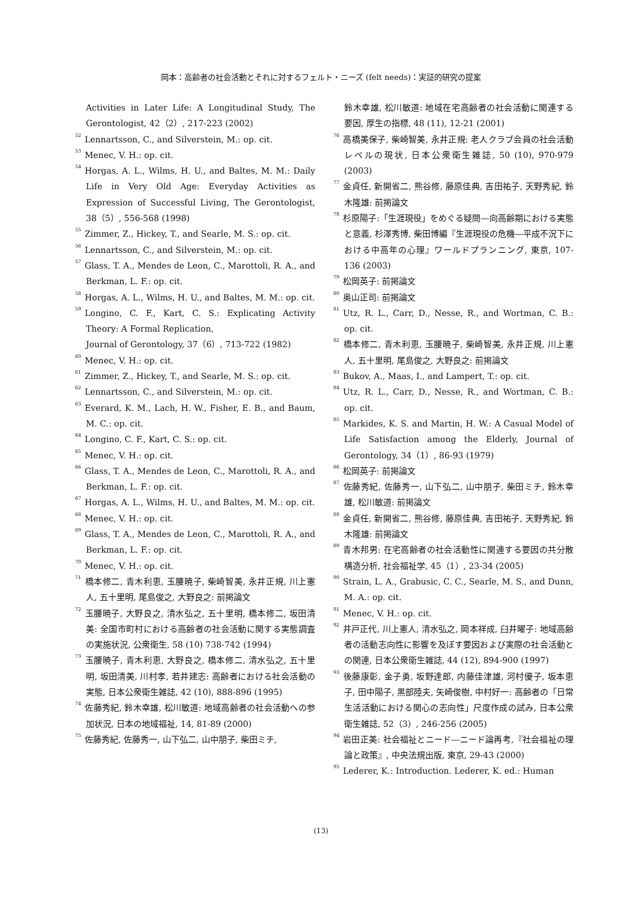岡本：高齢者の社会活動とそれに対するフェルト・ニーズ (felt needs)：実証的研究の提案
Activities in Later Life: A Longitudinal Study, The Gerontologist, 42（2）, 217-223 (2002)
<sup>52</sup> Lennartsson, C., and Silverstein, M.: op. cit.
<sup>53</sup> Menec, V. H.: op. cit.
<sup>54</sup> Horgas, A. L., Wilms, H. U., and Baltes, M. M.: Daily Life in Very Old Age: Everyday Activities as Expression of Successful Living, The Gerontologist, 38（5）, 556-568 (1998)
<sup>55</sup> Zimmer, Z., Hickey, T., and Searle, M. S.: op. cit.
<sup>56</sup> Lennartsson, C., and Silverstein, M.: op. cit.
<sup>57</sup> Glass, T. A., Mendes de Leon, C., Marottoli, R. A., and Berkman, L. F.: op. cit.
<sup>58</sup> Horgas, A. L., Wilms, H. U., and Baltes, M. M.: op. cit.
<sup>59</sup> Longino, C. F., Kart, C. S.: Explicating Activity Theory: A Formal Replication,
Journal of Gerontology, 37（6）, 713-722 (1982)
<sup>60</sup> Menec, V. H.: op. cit.
<sup>61</sup> Zimmer, Z., Hickey, T., and Searle, M. S.: op. cit.
<sup>62</sup> Lennartsson, C., and Silverstein, M.: op. cit.
<sup>63</sup> Everard, K. M., Lach, H. W., Fisher, E. B., and Baum, M. C.: op. cit.
<sup>64</sup> Longino, C. F., Kart, C. S.: op. cit.
<sup>65</sup> Menec, V. H.: op. cit.
<sup>66</sup> Glass, T. A., Mendes de Leon, C., Marottoli, R. A., and Berkman, L. F.: op. cit.
<sup>67</sup> Horgas, A. L., Wilms, H. U., and Baltes, M. M.: op. cit.
<sup>68</sup> Menec, V. H.: op. cit.
<sup>69</sup> Glass, T. A., Mendes de Leon, C., Marottoli, R. A., and Berkman, L. F.: op. cit.
<sup>70</sup> Menec, V. H.: op. cit.
<sup>71</sup> 橋本修二, 青木利恵, 玉腰暁子, 柴崎智美, 永井正規, 川上憲人, 五十里明, 尾島俊之, 大野良之: 前掲論文
<sup>72</sup> 玉腰暁子, 大野良之, 清水弘之, 五十里明, 橋本修二, 坂田清美: 全国市町村における高齢者の社会活動に関する実態調査の実施状況, 公衆衛生, 58 (10) 738-742 (1994)
<sup>73</sup> 玉腰暁子, 青木利恵, 大野良之, 橋本修二, 清水弘之, 五十里明, 坂田清美, 川村孝, 若井建志: 高齢者における社会活動の実態, 日本公衆衛生雑誌, 42 (10), 888-896 (1995)
<sup>74</sup> 佐藤秀紀, 鈴木幸雄, 松川敏道: 地域高齢者の社会活動への参加状況, 日本の地域福祉, 14, 81-89 (2000)
<sup>75</sup> 佐藤秀紀, 佐藤秀一, 山下弘二, 山中朋子, 柴田ミチ,
鈴木幸雄, 松川敏道: 地域在宅高齢者の社会活動に関連する要因, 厚生の指標, 48 (11), 12-21 (2001)
<sup>76</sup> 高橋美保子, 柴崎智美, 永井正規: 老人クラブ会員の社会活動レベルの現状, 日本公衆衛生雑誌, 50 (10), 970-979 (2003)
<sup>77</sup> 金貞任, 新開省二, 熊谷修, 藤原佳典, 吉田祐子, 天野秀紀, 鈴木隆雄: 前掲論文
<sup>78</sup> 杉原陽子:「生涯現役」をめぐる疑問―向高齢期における実態と意義, 杉澤秀博, 柴田博編『生涯現役の危機―平成不況下における中高年の心理』ワールドプランニング, 東京, 107-136 (2003)
<sup>79</sup> 松岡英子: 前掲論文
<sup>80</sup> 奥山正司: 前掲論文
<sup>81</sup> Utz, R. L., Carr, D., Nesse, R., and Wortman, C. B.: op. cit.
<sup>82</sup> 橋本修二, 青木利恵, 玉腰暁子, 柴崎智美, 永井正規, 川上憲人, 五十里明, 尾島俊之, 大野良之: 前掲論文
<sup>83</sup> Bukov, A., Maas, I., and Lampert, T.: op. cit.
<sup>84</sup> Utz, R. L., Carr, D., Nesse, R., and Wortman, C. B.: op. cit.
<sup>85</sup> Markides, K. S. and Martin, H. W.: A Casual Model of Life Satisfaction among the Elderly, Journal of Gerontology, 34（1）, 86-93 (1979)
<sup>86</sup> 松岡英子: 前掲論文
<sup>87</sup> 佐藤秀紀, 佐藤秀一, 山下弘二, 山中朋子, 柴田ミチ, 鈴木幸雄, 松川敏道: 前掲論文
<sup>88</sup> 金貞任, 新開省二, 熊谷修, 藤原佳典, 吉田祐子, 天野秀紀, 鈴木隆雄: 前掲論文
<sup>89</sup> 青木邦男: 在宅高齢者の社会活動性に関連する要因の共分散構造分析, 社会福祉学, 45（1）, 23-34 (2005)
<sup>90</sup> Strain, L. A., Grabusic, C. C., Searle, M. S., and Dunn, M. A.: op. cit.
<sup>91</sup> Menec, V. H.: op. cit.
<sup>92</sup> 井戸正代, 川上憲人, 清水弘之, 岡本祥成, 臼井曜子: 地域高齢者の活動志向性に影響を及ぼす要因および実際の社会活動との関連, 日本公衆衛生雑誌, 44 (12), 894-900 (1997)
<sup>93</sup> 後藤康彰, 金子勇, 坂野達郎, 内藤佳津雄, 河村優子, 坂本恵子, 田中陽子, 黒部陸夫, 矢崎俊樹, 中村好一: 高齢者の「日常生活活動における関心の志向性」尺度作成の試み, 日本公衆衛生雑誌, 52（3）, 246-256 (2005)
<sup>94</sup> 岩田正美: 社会福祉とニード―ニード論再考,『社会福祉の理論と政策』, 中央法規出版, 東京, 29-43 (2000)
<sup>95</sup> Lederer, K.: Introduction. Lederer, K. ed.: Human
(13)